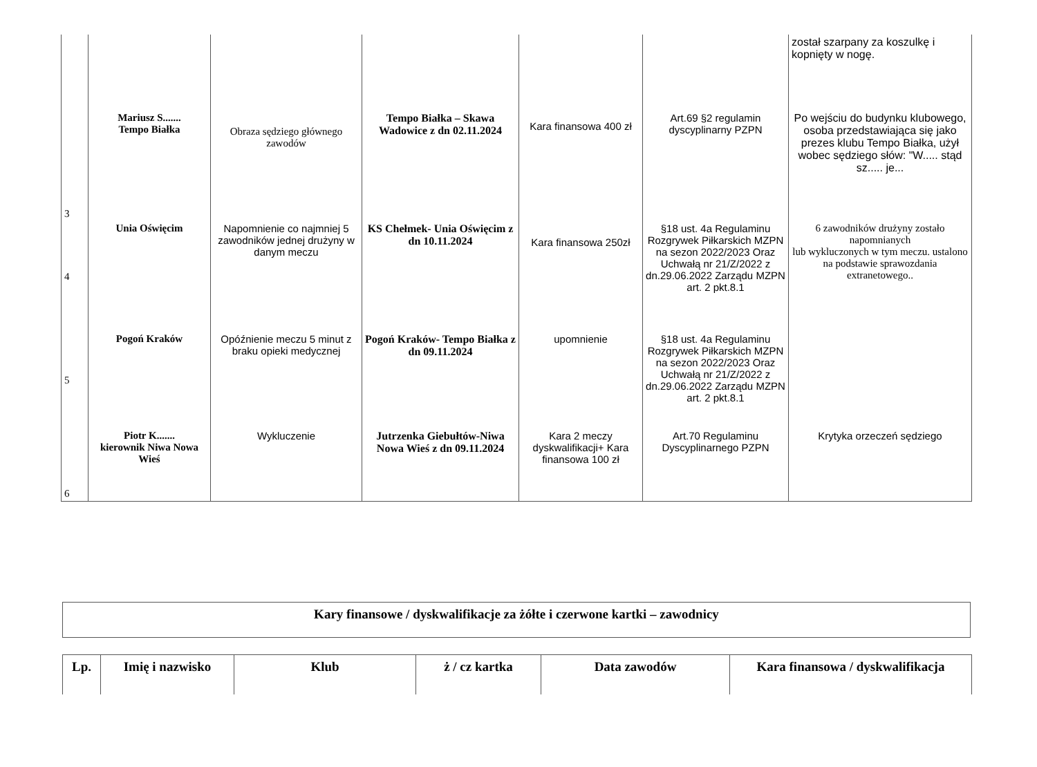| | | | | | | został szarpany za koszulkę i kopnięty w nogę. |
| 3 | Mariusz S....... Tempo Białka | Obraza sędziego głównego zawodów | Tempo Białka – Skawa Wadowice z dn 02.11.2024 | Kara finansowa 400 zł | Art.69 §2 regulamin dyscyplinarny PZPN | Po wejściu do budynku klubowego, osoba przedstawiająca się jako prezes klubu Tempo Białka, użył wobec sędziego słów: "W..... stąd sz..... je... |
| 4 | Unia Oświęcim | Napomnienie co najmniej 5 zawodników jednej drużyny w danym meczu | KS Chełmek- Unia Oświęcim z dn 10.11.2024 | Kara finansowa 250zł | §18 ust. 4a Regulaminu Rozgrywek Piłkarskich MZPN na sezon 2022/2023 Oraz Uchwałą nr 21/Z/2022 z dn.29.06.2022 Zarządu MZPN art. 2 pkt.8.1 | 6 zawodników drużyny zostało napomnianych lub wykluczonych w tym meczu. ustalono na podstawie sprawozdania extranetowego.. |
| 5 | Pogoń Kraków | Opóźnienie meczu 5 minut z braku opieki medycznej | Pogoń Kraków- Tempo Białka z dn 09.11.2024 | upomnienie | §18 ust. 4a Regulaminu Rozgrywek Piłkarskich MZPN na sezon 2022/2023 Oraz Uchwałą nr 21/Z/2022 z dn.29.06.2022 Zarządu MZPN art. 2 pkt.8.1 | |
| 6 | Piotr K....... kierownik Niwa Nowa Wieś | Wykluczenie | Jutrzenka Giebułtów-Niwa Nowa Wieś z dn 09.11.2024 | Kara 2 meczy dyskwalifikacji+ Kara finansowa 100 zł | Art.70 Regulaminu Dyscyplinarnego PZPN | Krytyka orzeczeń sędziego |
Kary finansowe / dyskwalifikacje za żółte i czerwone kartki – zawodnicy
| Lp. | Imię i nazwisko | Klub | ż / cz kartka | Data zawodów | Kara finansowa / dyskwalifikacja |
| --- | --- | --- | --- | --- | --- |